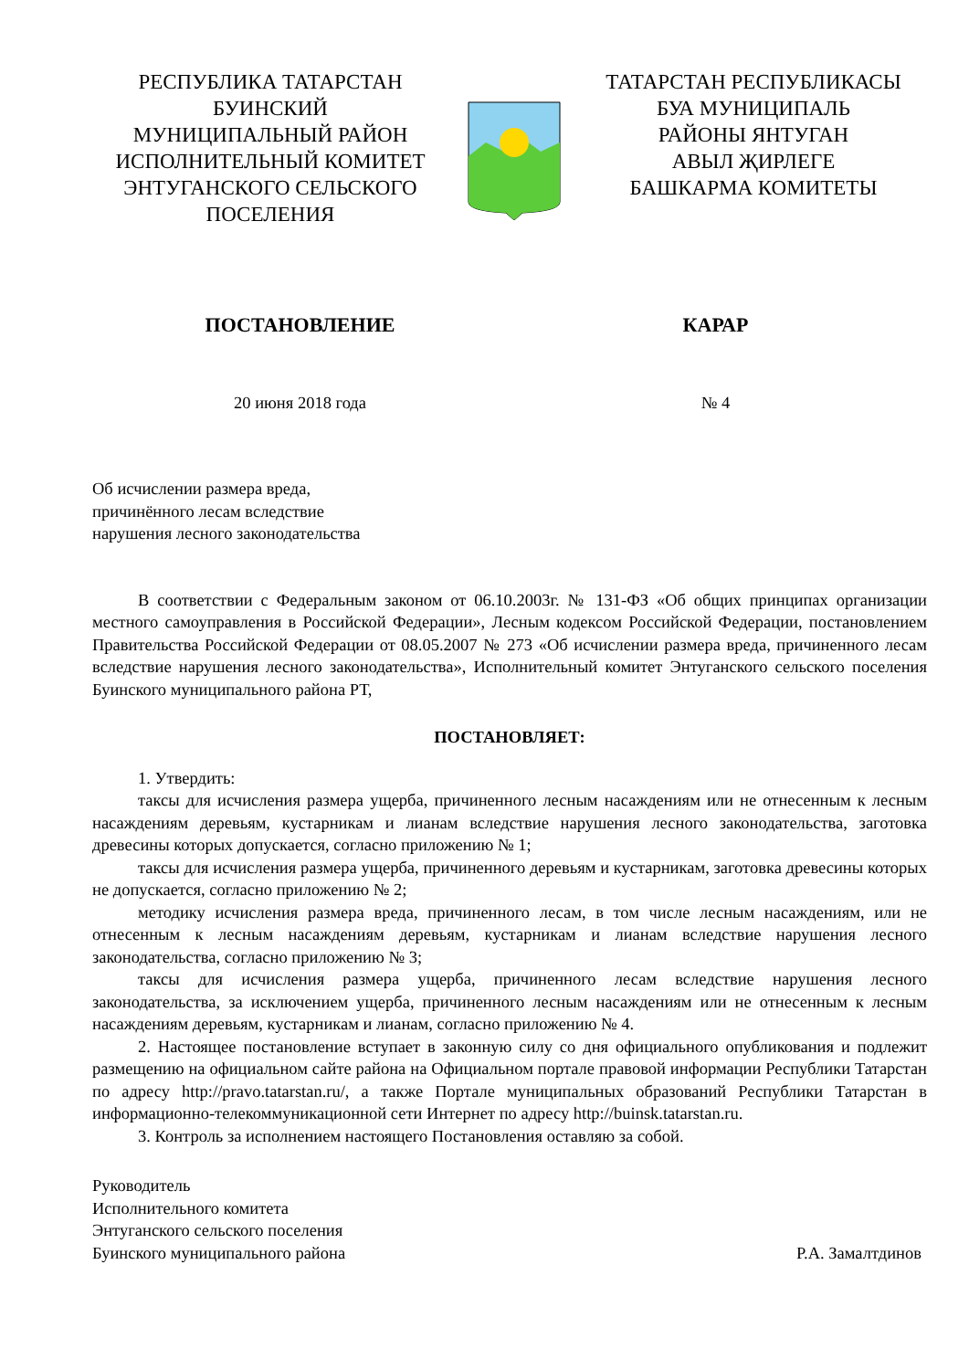РЕСПУБЛИКА ТАТАРСТАН
БУИНСКИЙ
МУНИЦИПАЛЬНЫЙ РАЙОН
ИСПОЛНИТЕЛЬНЫЙ КОМИТЕТ
ЭНТУГАНСКОГО СЕЛЬСКОГО
ПОСЕЛЕНИЯ
ТАТАРСТАН РЕСПУБЛИКАСЫ
БУА МУНИЦИПАЛЬ
РАЙОНЫ ЯНТУГАН
АВЫЛ ҖИРЛЕГЕ
БАШКАРМА КОМИТЕТЫ
ПОСТАНОВЛЕНИЕ КАРАР
20 июня 2018 года № 4
Об исчислении размера вреда,
причинённого лесам вследствие
нарушения лесного законодательства
В соответствии с Федеральным законом от 06.10.2003г. № 131-ФЗ «Об общих принципах организации местного самоуправления в Российской Федерации», Лесным кодексом Российской Федерации, постановлением Правительства Российской Федерации от 08.05.2007 № 273 «Об исчислении размера вреда, причиненного лесам вследствие нарушения лесного законодательства», Исполнительный комитет Энтуганского сельского поселения Буинского муниципального района РТ,
ПОСТАНОВЛЯЕТ:
1. Утвердить:
таксы для исчисления размера ущерба, причиненного лесным насаждениям или не отнесенным к лесным насаждениям деревьям, кустарникам и лианам вследствие нарушения лесного законодательства, заготовка древесины которых допускается, согласно приложению № 1;
таксы для исчисления размера ущерба, причиненного деревьям и кустарникам, заготовка древесины которых не допускается, согласно приложению № 2;
методику исчисления размера вреда, причиненного лесам, в том числе лесным насаждениям, или не отнесенным к лесным насаждениям деревьям, кустарникам и лианам вследствие нарушения лесного законодательства, согласно приложению № 3;
таксы для исчисления размера ущерба, причиненного лесам вследствие нарушения лесного законодательства, за исключением ущерба, причиненного лесным насаждениям или не отнесенным к лесным насаждениям деревьям, кустарникам и лианам, согласно приложению № 4.
2. Настоящее постановление вступает в законную силу со дня официального опубликования и подлежит размещению на официальном сайте района на Официальном портале правовой информации Республики Татарстан по адресу http://pravo.tatarstan.ru/, а также Портале муниципальных образований Республики Татарстан в информационно-телекоммуникационной сети Интернет по адресу http://buinsk.tatarstan.ru.
3. Контроль за исполнением настоящего Постановления оставляю за собой.
Руководитель
Исполнительного комитета
Энтуганского сельского поселения
Буинского муниципального района Р.А. Замалтдинов